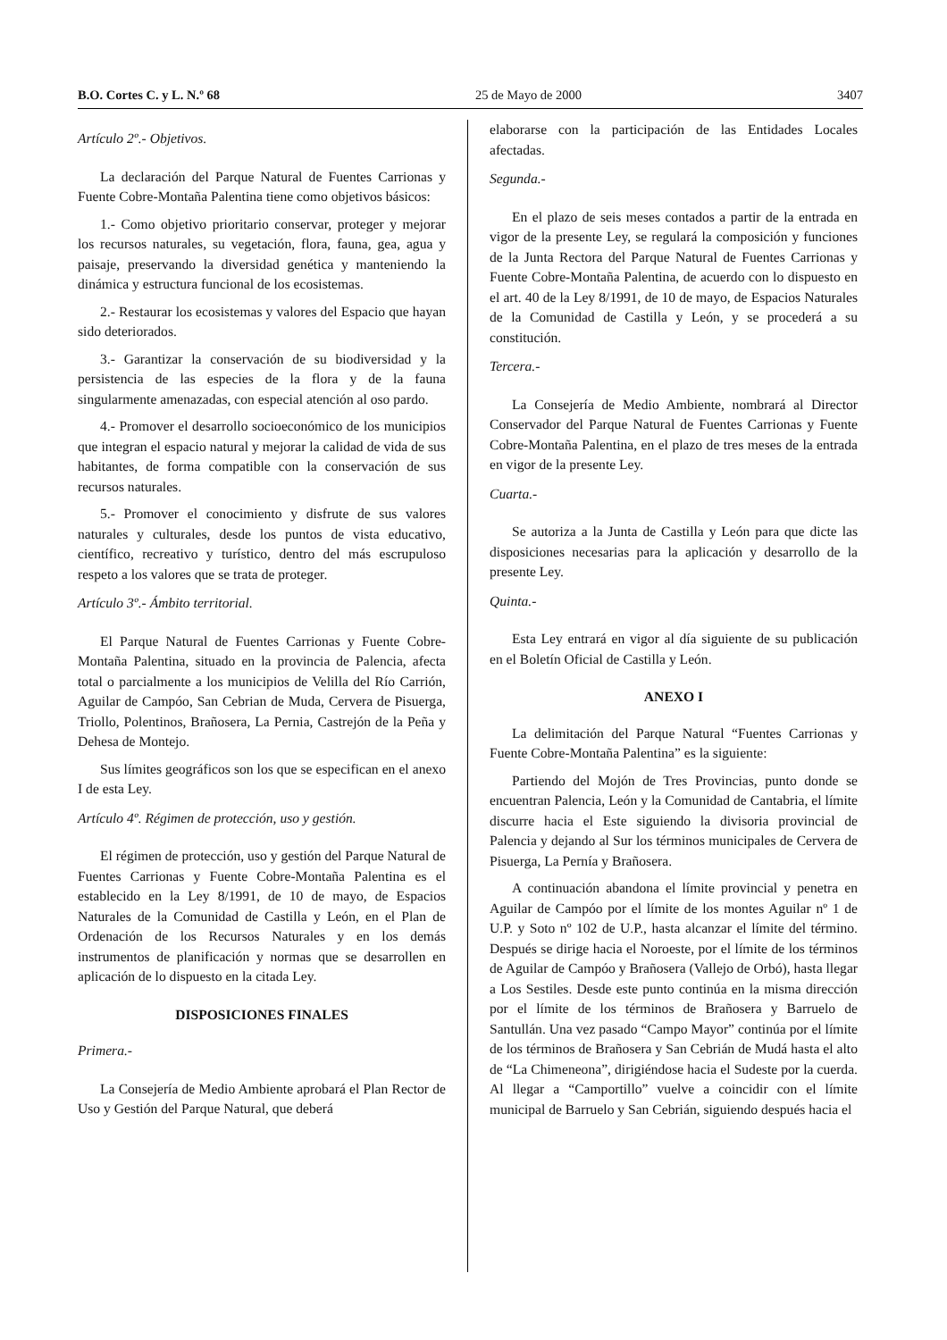B.O. Cortes C. y L. N.º 68 25 de Mayo de 2000 3407
Artículo 2º.- Objetivos.
La declaración del Parque Natural de Fuentes Carrionas y Fuente Cobre-Montaña Palentina tiene como objetivos básicos:
1.- Como objetivo prioritario conservar, proteger y mejorar los recursos naturales, su vegetación, flora, fauna, gea, agua y paisaje, preservando la diversidad genética y manteniendo la dinámica y estructura funcional de los ecosistemas.
2.- Restaurar los ecosistemas y valores del Espacio que hayan sido deteriorados.
3.- Garantizar la conservación de su biodiversidad y la persistencia de las especies de la flora y de la fauna singularmente amenazadas, con especial atención al oso pardo.
4.- Promover el desarrollo socioeconómico de los municipios que integran el espacio natural y mejorar la calidad de vida de sus habitantes, de forma compatible con la conservación de sus recursos naturales.
5.- Promover el conocimiento y disfrute de sus valores naturales y culturales, desde los puntos de vista educativo, científico, recreativo y turístico, dentro del más escrupuloso respeto a los valores que se trata de proteger.
Artículo 3º.- Ámbito territorial.
El Parque Natural de Fuentes Carrionas y Fuente Cobre-Montaña Palentina, situado en la provincia de Palencia, afecta total o parcialmente a los municipios de Velilla del Río Carrión, Aguilar de Campóo, San Cebrian de Muda, Cervera de Pisuerga, Triollo, Polentinos, Brañosera, La Pernia, Castrejón de la Peña y Dehesa de Montejo.
Sus límites geográficos son los que se especifican en el anexo I de esta Ley.
Artículo 4º. Régimen de protección, uso y gestión.
El régimen de protección, uso y gestión del Parque Natural de Fuentes Carrionas y Fuente Cobre-Montaña Palentina es el establecido en la Ley 8/1991, de 10 de mayo, de Espacios Naturales de la Comunidad de Castilla y León, en el Plan de Ordenación de los Recursos Naturales y en los demás instrumentos de planificación y normas que se desarrollen en aplicación de lo dispuesto en la citada Ley.
DISPOSICIONES FINALES
Primera.-
La Consejería de Medio Ambiente aprobará el Plan Rector de Uso y Gestión del Parque Natural, que deberá
elaborarse con la participación de las Entidades Locales afectadas.
Segunda.-
En el plazo de seis meses contados a partir de la entrada en vigor de la presente Ley, se regulará la composición y funciones de la Junta Rectora del Parque Natural de Fuentes Carrionas y Fuente Cobre-Montaña Palentina, de acuerdo con lo dispuesto en el art. 40 de la Ley 8/1991, de 10 de mayo, de Espacios Naturales de la Comunidad de Castilla y León, y se procederá a su constitución.
Tercera.-
La Consejería de Medio Ambiente, nombrará al Director Conservador del Parque Natural de Fuentes Carrionas y Fuente Cobre-Montaña Palentina, en el plazo de tres meses de la entrada en vigor de la presente Ley.
Cuarta.-
Se autoriza a la Junta de Castilla y León para que dicte las disposiciones necesarias para la aplicación y desarrollo de la presente Ley.
Quinta.-
Esta Ley entrará en vigor al día siguiente de su publicación en el Boletín Oficial de Castilla y León.
ANEXO I
La delimitación del Parque Natural “Fuentes Carrionas y Fuente Cobre-Montaña Palentina” es la siguiente:
Partiendo del Mojón de Tres Provincias, punto donde se encuentran Palencia, León y la Comunidad de Cantabria, el límite discurre hacia el Este siguiendo la divisoria provincial de Palencia y dejando al Sur los términos municipales de Cervera de Pisuerga, La Pernía y Brañosera.
A continuación abandona el límite provincial y penetra en Aguilar de Campóo por el límite de los montes Aguilar nº 1 de U.P. y Soto nº 102 de U.P., hasta alcanzar el límite del término. Después se dirige hacia el Noroeste, por el límite de los términos de Aguilar de Campóo y Brañosera (Vallejo de Orbó), hasta llegar a Los Sestiles. Desde este punto continúa en la misma dirección por el límite de los términos de Brañosera y Barruelo de Santullán. Una vez pasado “Campo Mayor” continúa por el límite de los términos de Brañosera y San Cebrián de Mudá hasta el alto de “La Chimeneona”, dirigiéndose hacia el Sudeste por la cuerda. Al llegar a “Camportillo” vuelve a coincidir con el límite municipal de Barruelo y San Cebrián, siguiendo después hacia el